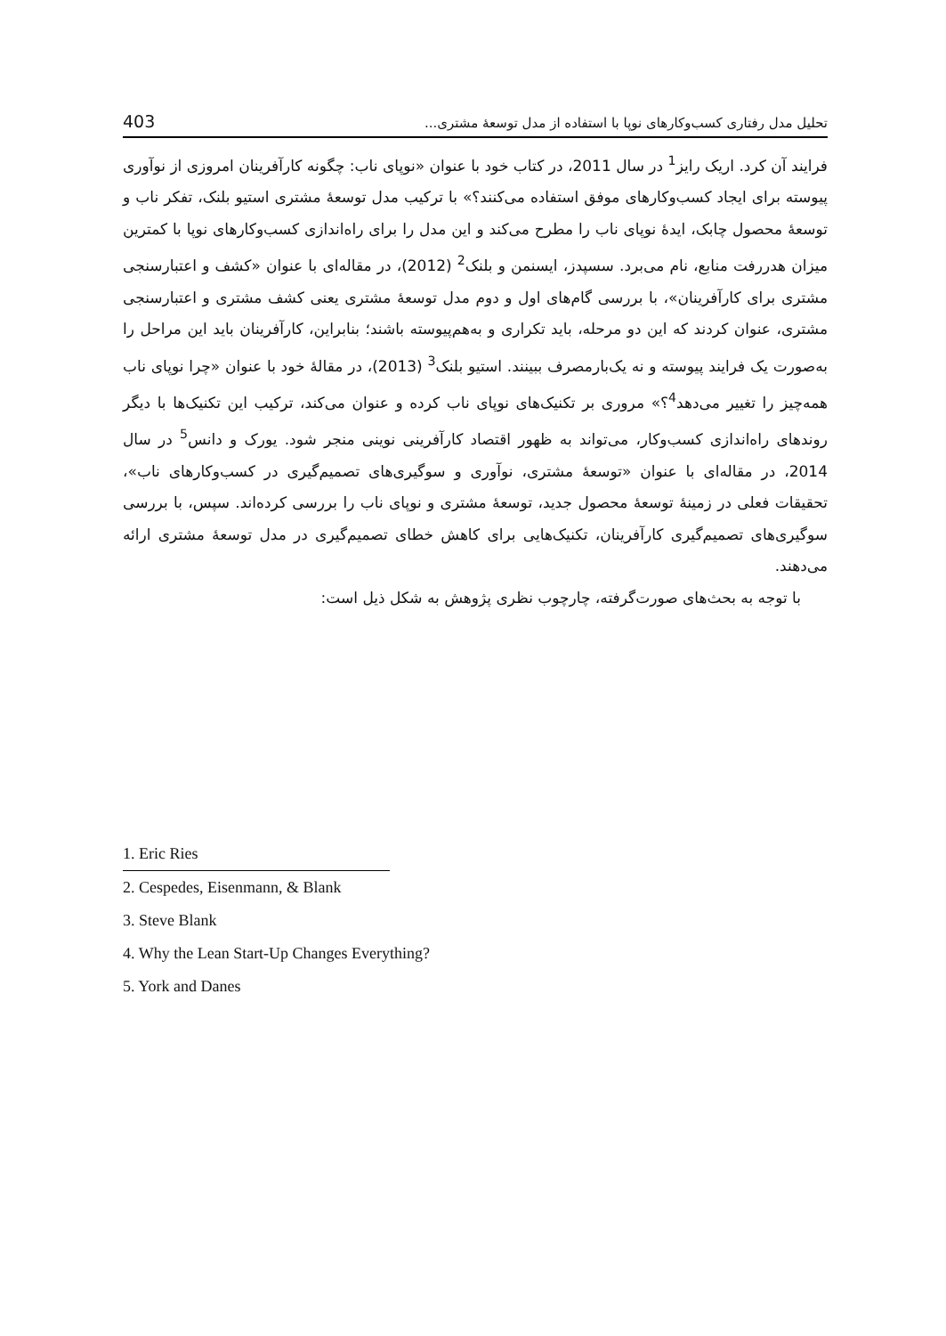تحلیل مدل رفتاری کسب‌وکارهای نوپا با استفاده از مدل توسعۀ مشتری... 403
فرایند آن کرد. اریک رایز<sup>1</sup> در سال 2011، در کتاب خود با عنوان «نوپای ناب: چگونه کارآفرینان امروزی از نوآوری پیوسته برای ایجاد کسب‌وکارهای موفق استفاده می‌کنند؟» با ترکیب مدل توسعۀ مشتری استیو بلنک، تفکر ناب و توسعۀ محصول چابک، ایدۀ نوپای ناب را مطرح می‌کند و این مدل را برای راه‌اندازی کسب‌وکارهای نوپا با کمترین میزان هدررفت منابع، نام می‌برد. سسپدز، ایسنمن و بلنک<sup>2</sup> (2012)، در مقاله‌ای با عنوان «کشف و اعتبارسنجی مشتری برای کارآفرینان»، با بررسی گام‌های اول و دوم مدل توسعۀ مشتری یعنی کشف مشتری و اعتبارسنجی مشتری، عنوان کردند که این دو مرحله، باید تکراری و به‌هم‌پیوسته باشند؛ بنابراین، کارآفرینان باید این مراحل را به‌صورت یک فرایند پیوسته و نه یک‌بارمصرف ببینند. استیو بلنک<sup>3</sup> (2013)، در مقالۀ خود با عنوان «چرا نوپای ناب همه‌چیز را تغییر می‌دهد<sup>4</sup>؟» مروری بر تکنیک‌های نوپای ناب کرده و عنوان می‌کند، ترکیب این تکنیک‌ها با دیگر روندهای راه‌اندازی کسب‌وکار، می‌تواند به ظهور اقتصاد کارآفرینی نوینی منجر شود. یورک و دانس<sup>5</sup> در سال 2014، در مقاله‌ای با عنوان «توسعۀ مشتری، نوآوری و سوگیری‌های تصمیم‌گیری در کسب‌وکارهای ناب»، تحقیقات فعلی در زمینۀ توسعۀ محصول جدید، توسعۀ مشتری و نوپای ناب را بررسی کرده‌اند. سپس، با بررسی سوگیری‌های تصمیم‌گیری کارآفرینان، تکنیک‌هایی برای کاهش خطای تصمیم‌گیری در مدل توسعۀ مشتری ارائه می‌دهند.
با توجه به بحث‌های صورت‌گرفته، چارچوب نظری پژوهش به شکل ذیل است:
1. Eric Ries
2. Cespedes, Eisenmann, & Blank
3. Steve Blank
4. Why the Lean Start-Up Changes Everything?
5. York and Danes